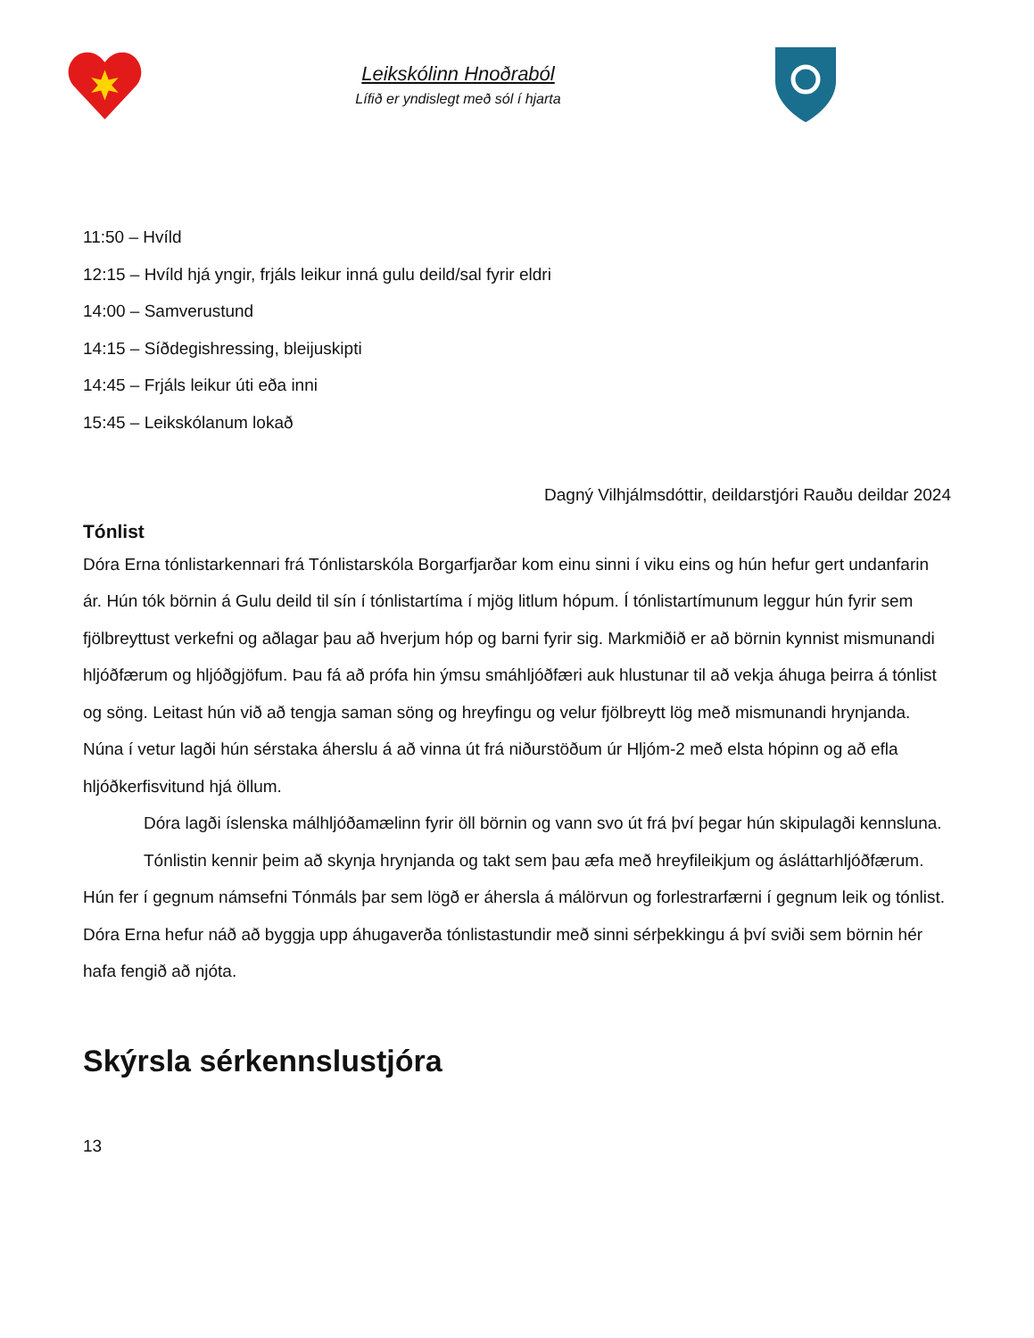Leikskólinn Hnoðraból
Lífið er yndislegt með sól í hjarta
11:50 – Hvíld
12:15 – Hvíld hjá yngir, frjáls leikur inná gulu deild/sal fyrir eldri
14:00 – Samverustund
14:15 – Síðdegishressing, bleijuskipti
14:45 – Frjáls leikur úti eða inni
15:45 – Leikskólanum lokað
Dagný Vilhjálmsdóttir, deildarstjóri Rauðu deildar 2024
Tónlist
Dóra Erna tónlistarkennari frá Tónlistarskóla Borgarfjarðar kom einu sinni í viku eins og hún hefur gert undanfarin ár. Hún tók börnin á Gulu deild til sín í tónlistartíma í mjög litlum hópum. Í tónlistartímunum leggur hún fyrir sem fjölbreyttust verkefni og aðlagar þau að hverjum hóp og barni fyrir sig. Markmiðið er að börnin kynnist mismunandi hljóðfærum og hljóðgjöfum. Þau fá að prófa hin ýmsu smáhljóðfæri auk hlustunar til að vekja áhuga þeirra á tónlist og söng. Leitast hún við að tengja saman söng og hreyfingu og velur fjölbreytt lög með mismunandi hrynjanda. Núna í vetur lagði hún sérstaka áherslu á að vinna út frá niðurstöðum úr Hljóm-2 með elsta hópinn og að efla hljóðkerfisvitund hjá öllum.
Dóra lagði íslenska málhljóðamælinn fyrir öll börnin og vann svo út frá því þegar hún skipulagði kennsluna.
Tónlistin kennir þeim að skynja hrynjanda og takt sem þau æfa með hreyfileikjum og ásláttarhljóðfærum. Hún fer í gegnum námsefni Tónmáls þar sem lögð er áhersla á málörvun og forlestrarfærni í gegnum leik og tónlist. Dóra Erna hefur náð að byggja upp áhugaverða tónlistastundir með sinni sérþekkingu á því sviði sem börnin hér hafa fengið að njóta.
Skýrsla sérkennslustjóra
13